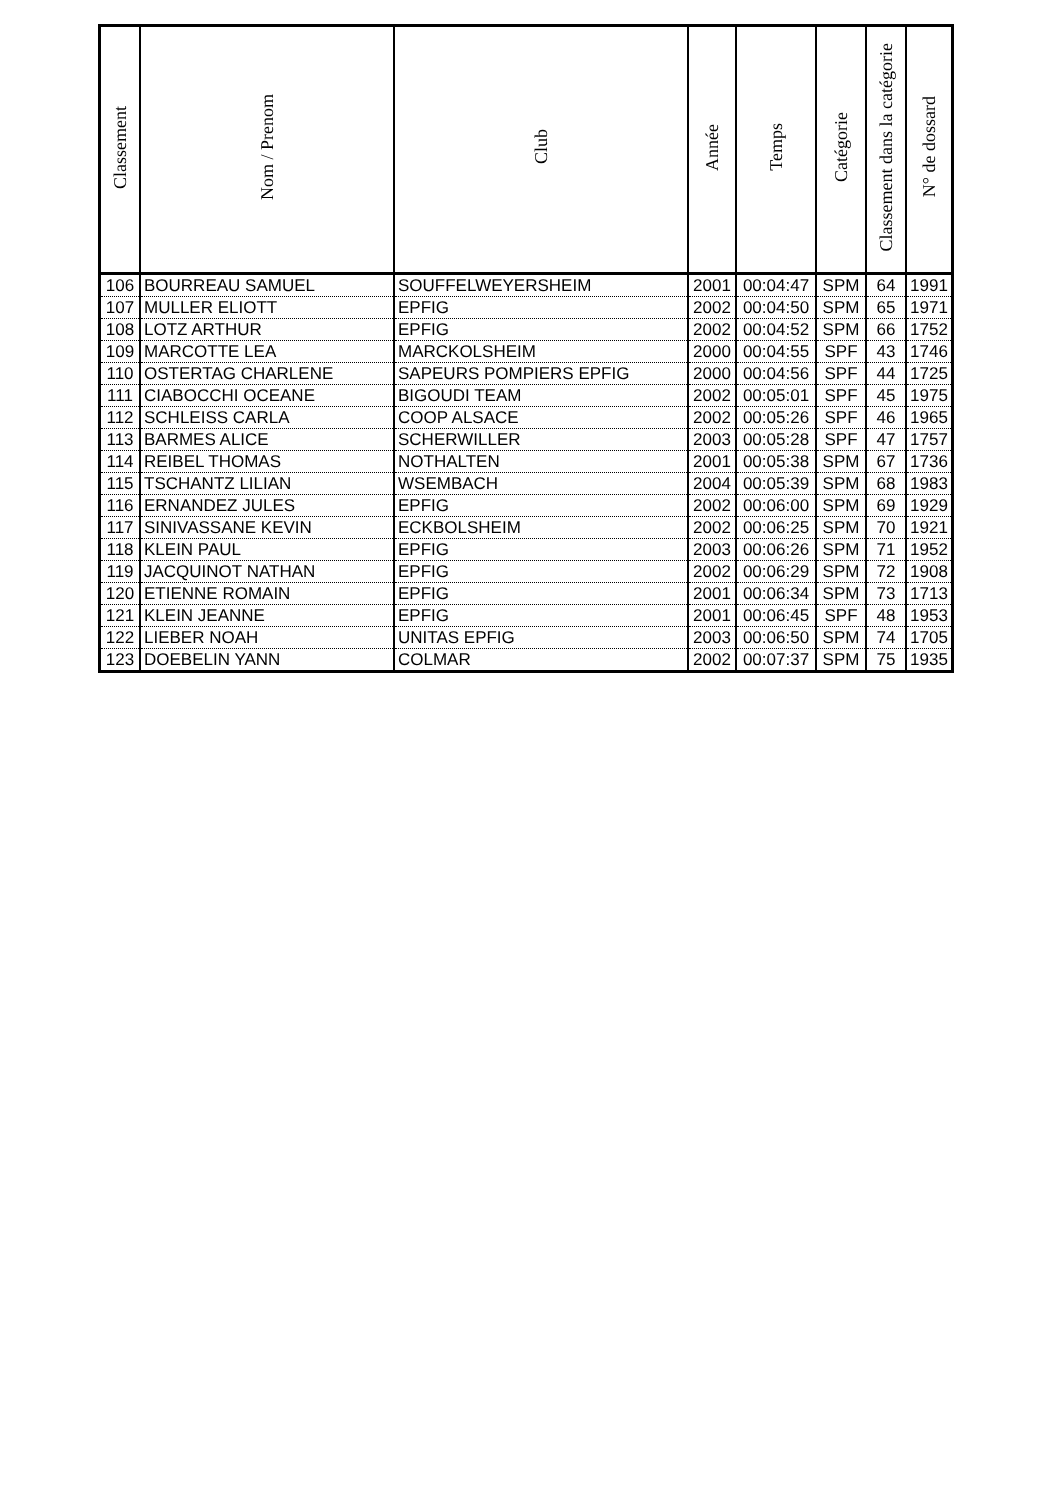| Classement | Nom / Prenom | Club | Année | Temps | Catégorie | Classement dans la catégorie | N° de dossard |
| --- | --- | --- | --- | --- | --- | --- | --- |
| 106 | BOURREAU SAMUEL | SOUFFELWEYERSHEIM | 2001 | 00:04:47 | SPM | 64 | 1991 |
| 107 | MULLER ELIOTT | EPFIG | 2002 | 00:04:50 | SPM | 65 | 1971 |
| 108 | LOTZ ARTHUR | EPFIG | 2002 | 00:04:52 | SPM | 66 | 1752 |
| 109 | MARCOTTE LEA | MARCKOLSHEIM | 2000 | 00:04:55 | SPF | 43 | 1746 |
| 110 | OSTERTAG CHARLENE | SAPEURS POMPIERS EPFIG | 2000 | 00:04:56 | SPF | 44 | 1725 |
| 111 | CIABOCCHI OCEANE | BIGOUDI TEAM | 2002 | 00:05:01 | SPF | 45 | 1975 |
| 112 | SCHLEISS CARLA | COOP ALSACE | 2002 | 00:05:26 | SPF | 46 | 1965 |
| 113 | BARMES ALICE | SCHERWILLER | 2003 | 00:05:28 | SPF | 47 | 1757 |
| 114 | REIBEL THOMAS | NOTHALTEN | 2001 | 00:05:38 | SPM | 67 | 1736 |
| 115 | TSCHANTZ LILIAN | WSEMBACH | 2004 | 00:05:39 | SPM | 68 | 1983 |
| 116 | ERNANDEZ JULES | EPFIG | 2002 | 00:06:00 | SPM | 69 | 1929 |
| 117 | SINIVASSANE KEVIN | ECKBOLSHEIM | 2002 | 00:06:25 | SPM | 70 | 1921 |
| 118 | KLEIN PAUL | EPFIG | 2003 | 00:06:26 | SPM | 71 | 1952 |
| 119 | JACQUINOT NATHAN | EPFIG | 2002 | 00:06:29 | SPM | 72 | 1908 |
| 120 | ETIENNE ROMAIN | EPFIG | 2001 | 00:06:34 | SPM | 73 | 1713 |
| 121 | KLEIN JEANNE | EPFIG | 2001 | 00:06:45 | SPF | 48 | 1953 |
| 122 | LIEBER NOAH | UNITAS EPFIG | 2003 | 00:06:50 | SPM | 74 | 1705 |
| 123 | DOEBELIN YANN | COLMAR | 2002 | 00:07:37 | SPM | 75 | 1935 |